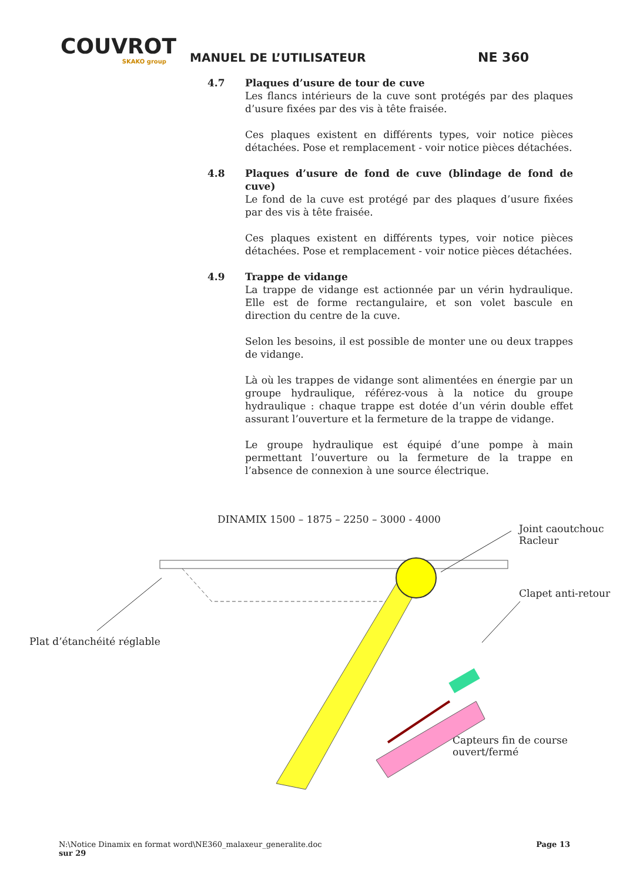COUVROT
SKAKO group
MANUEL DE L’UTILISATEUR
NE 360
4.7 Plaques d’usure de tour de cuve
Les flancs intérieurs de la cuve sont protégés par des plaques d’usure fixées par des vis à tête fraisée.
Ces plaques existent en différents types, voir notice pièces détachées. Pose et remplacement - voir notice pièces détachées.
4.8 Plaques d’usure de fond de cuve (blindage de fond de cuve)
Le fond de la cuve est protégé par des plaques d’usure fixées par des vis à tête fraisée.
Ces plaques existent en différents types, voir notice pièces détachées. Pose et remplacement - voir notice pièces détachées.
4.9 Trappe de vidange
La trappe de vidange est actionnée par un vérin hydraulique. Elle est de forme rectangulaire, et son volet bascule en direction du centre de la cuve.
Selon les besoins, il est possible de monter une ou deux trappes de vidange.
Là où les trappes de vidange sont alimentées en énergie par un groupe hydraulique, référez-vous à la notice du groupe hydraulique : chaque trappe est dotée d’un vérin double effet assurant l’ouverture et la fermeture de la trappe de vidange.
Le groupe hydraulique est équipé d’une pompe à main permettant l’ouverture ou la fermeture de la trappe en l’absence de connexion à une source électrique.
DINAMIX 1500 – 1875 – 2250 – 3000 - 4000
Joint caoutchouc
Racleur
Clapet anti-retour
Plat d’étanchéité réglable
Capteurs fin de course
ouvert/fermé
N:\Notice Dinamix en format word\NE360_malaxeur_generalite.doc Page 13
sur 29